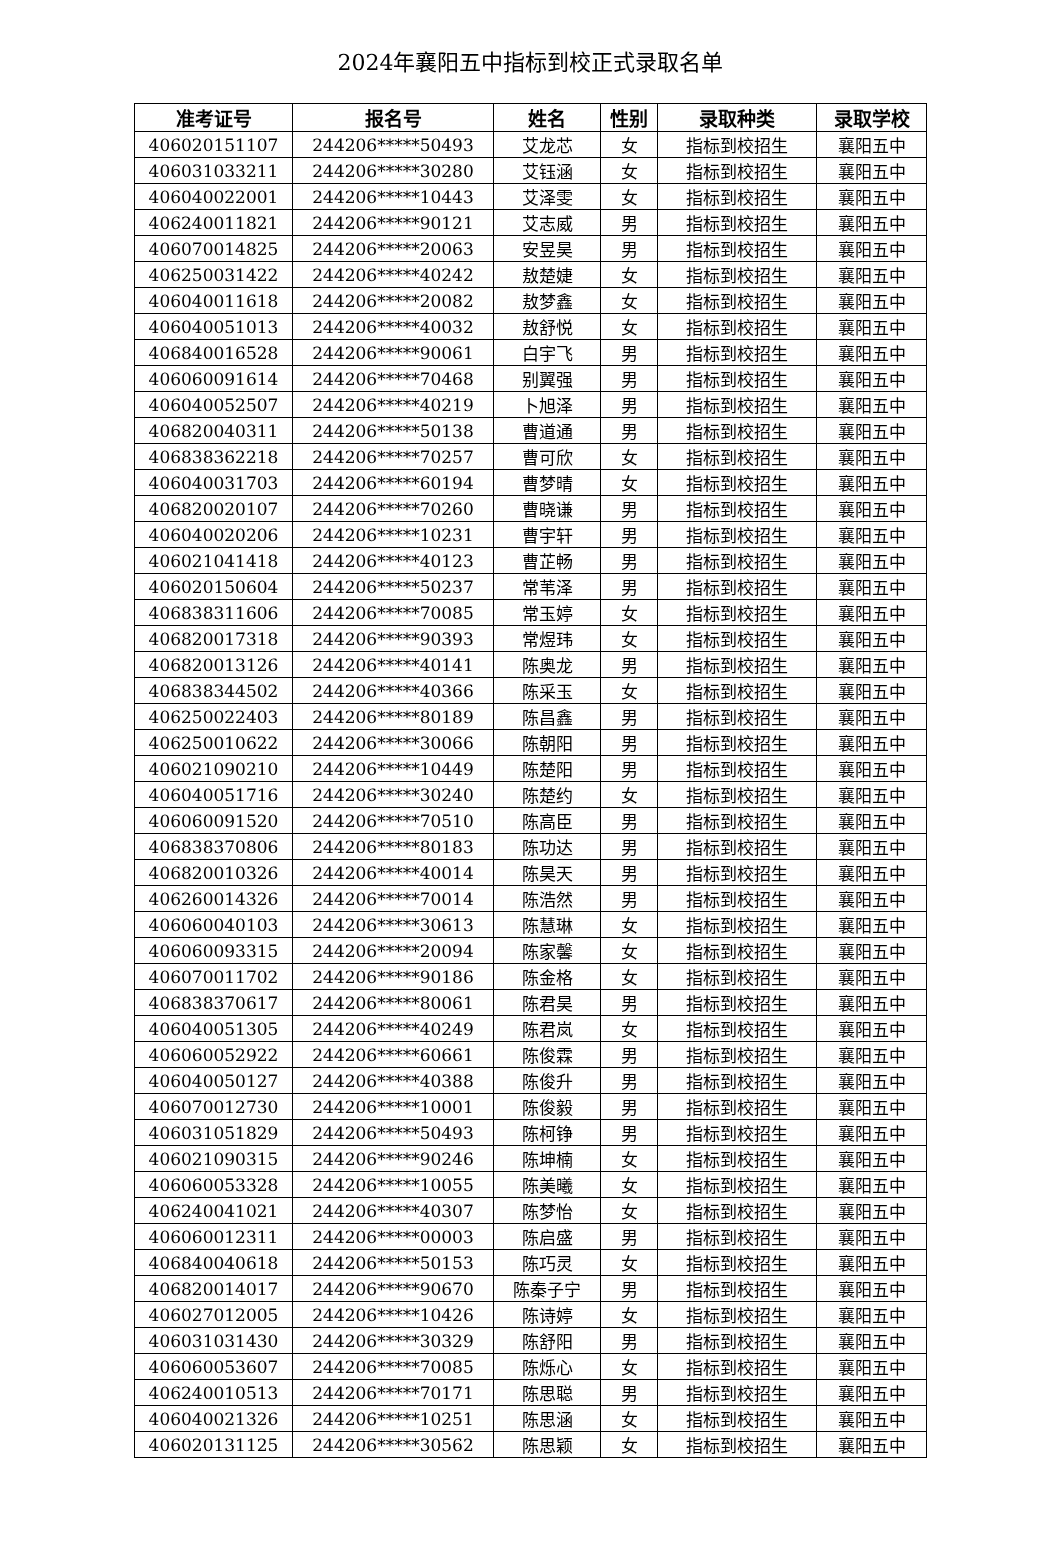2024年襄阳五中指标到校正式录取名单
| 准考证号 | 报名号 | 姓名 | 性别 | 录取种类 | 录取学校 |
| --- | --- | --- | --- | --- | --- |
| 406020151107 | 244206*****50493 | 艾龙芯 | 女 | 指标到校招生 | 襄阳五中 |
| 406031033211 | 244206*****30280 | 艾钰涵 | 女 | 指标到校招生 | 襄阳五中 |
| 406040022001 | 244206*****10443 | 艾泽雯 | 女 | 指标到校招生 | 襄阳五中 |
| 406240011821 | 244206*****90121 | 艾志威 | 男 | 指标到校招生 | 襄阳五中 |
| 406070014825 | 244206*****20063 | 安昱昊 | 男 | 指标到校招生 | 襄阳五中 |
| 406250031422 | 244206*****40242 | 敖楚婕 | 女 | 指标到校招生 | 襄阳五中 |
| 406040011618 | 244206*****20082 | 敖梦鑫 | 女 | 指标到校招生 | 襄阳五中 |
| 406040051013 | 244206*****40032 | 敖舒悦 | 女 | 指标到校招生 | 襄阳五中 |
| 406840016528 | 244206*****90061 | 白宇飞 | 男 | 指标到校招生 | 襄阳五中 |
| 406060091614 | 244206*****70468 | 别翼强 | 男 | 指标到校招生 | 襄阳五中 |
| 406040052507 | 244206*****40219 | 卜旭泽 | 男 | 指标到校招生 | 襄阳五中 |
| 406820040311 | 244206*****50138 | 曹道通 | 男 | 指标到校招生 | 襄阳五中 |
| 406838362218 | 244206*****70257 | 曹可欣 | 女 | 指标到校招生 | 襄阳五中 |
| 406040031703 | 244206*****60194 | 曹梦晴 | 女 | 指标到校招生 | 襄阳五中 |
| 406820020107 | 244206*****70260 | 曹晓谦 | 男 | 指标到校招生 | 襄阳五中 |
| 406040020206 | 244206*****10231 | 曹宇轩 | 男 | 指标到校招生 | 襄阳五中 |
| 406021041418 | 244206*****40123 | 曹芷畅 | 男 | 指标到校招生 | 襄阳五中 |
| 406020150604 | 244206*****50237 | 常苇泽 | 男 | 指标到校招生 | 襄阳五中 |
| 406838311606 | 244206*****70085 | 常玉婷 | 女 | 指标到校招生 | 襄阳五中 |
| 406820017318 | 244206*****90393 | 常煜玮 | 女 | 指标到校招生 | 襄阳五中 |
| 406820013126 | 244206*****40141 | 陈奥龙 | 男 | 指标到校招生 | 襄阳五中 |
| 406838344502 | 244206*****40366 | 陈采玉 | 女 | 指标到校招生 | 襄阳五中 |
| 406250022403 | 244206*****80189 | 陈昌鑫 | 男 | 指标到校招生 | 襄阳五中 |
| 406250010622 | 244206*****30066 | 陈朝阳 | 男 | 指标到校招生 | 襄阳五中 |
| 406021090210 | 244206*****10449 | 陈楚阳 | 男 | 指标到校招生 | 襄阳五中 |
| 406040051716 | 244206*****30240 | 陈楚约 | 女 | 指标到校招生 | 襄阳五中 |
| 406060091520 | 244206*****70510 | 陈高臣 | 男 | 指标到校招生 | 襄阳五中 |
| 406838370806 | 244206*****80183 | 陈功达 | 男 | 指标到校招生 | 襄阳五中 |
| 406820010326 | 244206*****40014 | 陈昊天 | 男 | 指标到校招生 | 襄阳五中 |
| 406260014326 | 244206*****70014 | 陈浩然 | 男 | 指标到校招生 | 襄阳五中 |
| 406060040103 | 244206*****30613 | 陈慧琳 | 女 | 指标到校招生 | 襄阳五中 |
| 406060093315 | 244206*****20094 | 陈家馨 | 女 | 指标到校招生 | 襄阳五中 |
| 406070011702 | 244206*****90186 | 陈金格 | 女 | 指标到校招生 | 襄阳五中 |
| 406838370617 | 244206*****80061 | 陈君昊 | 男 | 指标到校招生 | 襄阳五中 |
| 406040051305 | 244206*****40249 | 陈君岚 | 女 | 指标到校招生 | 襄阳五中 |
| 406060052922 | 244206*****60661 | 陈俊霖 | 男 | 指标到校招生 | 襄阳五中 |
| 406040050127 | 244206*****40388 | 陈俊升 | 男 | 指标到校招生 | 襄阳五中 |
| 406070012730 | 244206*****10001 | 陈俊毅 | 男 | 指标到校招生 | 襄阳五中 |
| 406031051829 | 244206*****50493 | 陈柯铮 | 男 | 指标到校招生 | 襄阳五中 |
| 406021090315 | 244206*****90246 | 陈坤楠 | 女 | 指标到校招生 | 襄阳五中 |
| 406060053328 | 244206*****10055 | 陈美曦 | 女 | 指标到校招生 | 襄阳五中 |
| 406240041021 | 244206*****40307 | 陈梦怡 | 女 | 指标到校招生 | 襄阳五中 |
| 406060012311 | 244206*****00003 | 陈启盛 | 男 | 指标到校招生 | 襄阳五中 |
| 406840040618 | 244206*****50153 | 陈巧灵 | 女 | 指标到校招生 | 襄阳五中 |
| 406820014017 | 244206*****90670 | 陈秦子宁 | 男 | 指标到校招生 | 襄阳五中 |
| 406027012005 | 244206*****10426 | 陈诗婷 | 女 | 指标到校招生 | 襄阳五中 |
| 406031031430 | 244206*****30329 | 陈舒阳 | 男 | 指标到校招生 | 襄阳五中 |
| 406060053607 | 244206*****70085 | 陈烁心 | 女 | 指标到校招生 | 襄阳五中 |
| 406240010513 | 244206*****70171 | 陈思聪 | 男 | 指标到校招生 | 襄阳五中 |
| 406040021326 | 244206*****10251 | 陈思涵 | 女 | 指标到校招生 | 襄阳五中 |
| 406020131125 | 244206*****30562 | 陈思颖 | 女 | 指标到校招生 | 襄阳五中 |